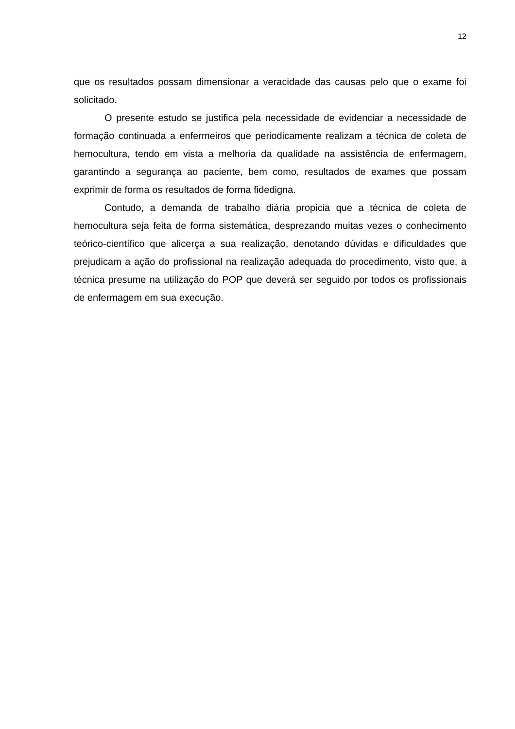12
que os resultados possam dimensionar a veracidade das causas pelo que o exame foi solicitado.
O presente estudo se justifica pela necessidade de evidenciar a necessidade de formação continuada a enfermeiros que periodicamente realizam a técnica de coleta de hemocultura, tendo em vista a melhoria da qualidade na assistência de enfermagem, garantindo a segurança ao paciente, bem como, resultados de exames que possam exprimir de forma os resultados de forma fidedigna.
Contudo, a demanda de trabalho diária propicia que a técnica de coleta de hemocultura seja feita de forma sistemática, desprezando muitas vezes o conhecimento teórico-científico que alicerça a sua realização, denotando dúvidas e dificuldades que prejudicam a ação do profissional na realização adequada do procedimento, visto que, a técnica presume na utilização do POP que deverá ser seguido por todos os profissionais de enfermagem em sua execução.